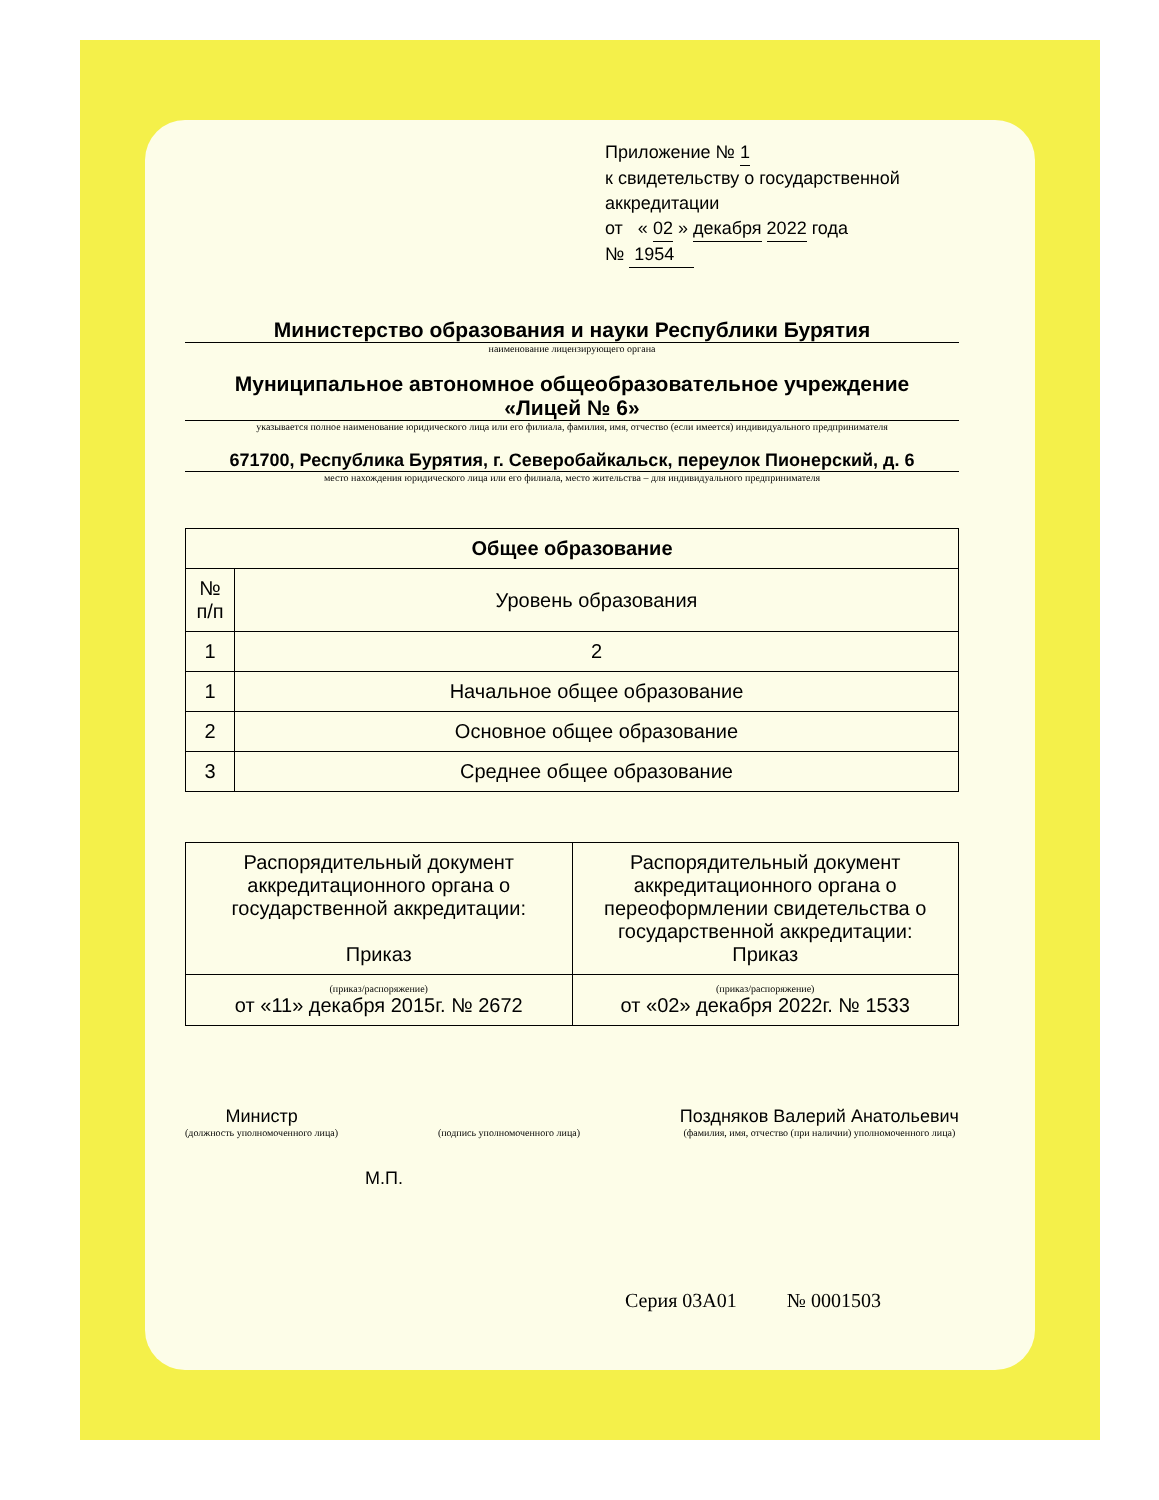Приложение № 1
к свидетельству о государственной аккредитации
от « 02 » декабря 2022 года
№ 1954
Министерство образования и науки Республики Бурятия
наименование лицензирующего органа
Муниципальное автономное общеобразовательное учреждение
«Лицей № 6»
указывается полное наименование юридического лица или его филиала, фамилия, имя, отчество (если имеется) индивидуального предпринимателя
671700, Республика Бурятия, г. Северобайкальск, переулок Пионерский, д. 6
место нахождения юридического лица или его филиала, место жительства – для индивидуального предпринимателя
| Общее образование | |
| --- | --- |
| № п/п | Уровень образования |
| 1 | 2 |
| 1 | Начальное общее образование |
| 2 | Основное общее образование |
| 3 | Среднее общее образование |
| Распорядительный документ аккредитационного органа о государственной аккредитации: Приказ | Распорядительный документ аккредитационного органа о переоформлении свидетельства о государственной аккредитации: Приказ |
| (приказ/распоряжение) от «11» декабря 2015г. № 2672 | (приказ/распоряжение) от «02» декабря 2022г. № 1533 |
Министр
(должность уполномоченного лица)
(подпись уполномоченного лица)
Поздняков Валерий Анатольевич
(фамилия, имя, отчество (при наличии) уполномоченного лица)
М.П.
Серия 03А01 № 0001503